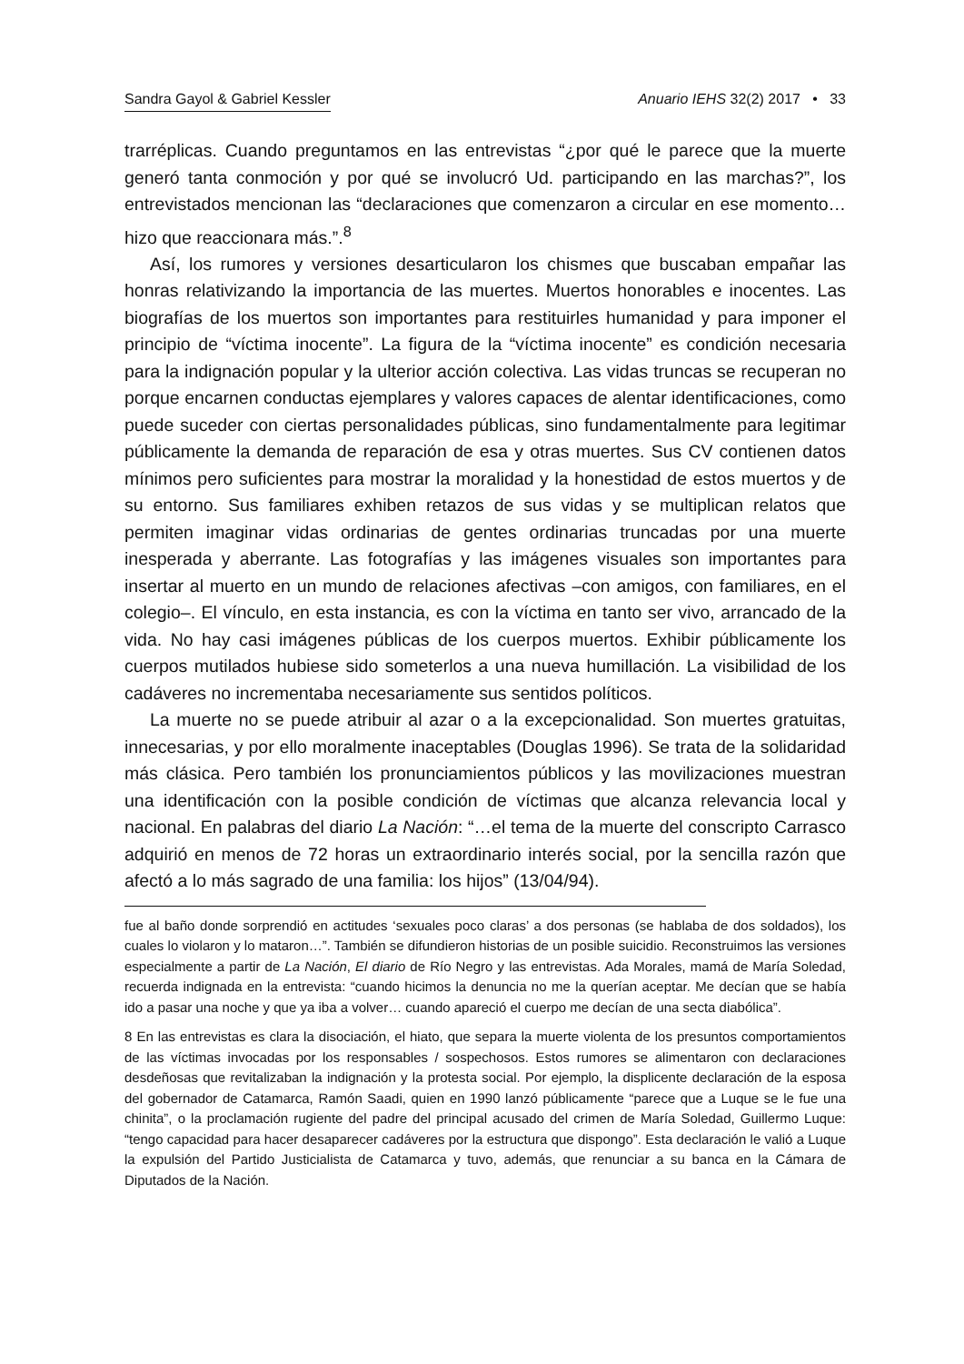Sandra Gayol & Gabriel Kessler Anuario IEHS 32(2) 2017 • 33
trarréplicas. Cuando preguntamos en las entrevistas “¿por qué le parece que la muerte generó tanta conmoción y por qué se involucró Ud. participando en las marchas?”, los entrevistados mencionan las “declaraciones que comenzaron a circular en ese momento… hizo que reaccionara más.”.<sup>8</sup>
Así, los rumores y versiones desarticularon los chismes que buscaban empañar las honras relativizando la importancia de las muertes. Muertos honorables e inocentes. Las biografías de los muertos son importantes para restituirles humanidad y para imponer el principio de “víctima inocente”. La figura de la “víctima inocente” es condición necesaria para la indignación popular y la ulterior acción colectiva. Las vidas truncas se recuperan no porque encarnen conductas ejemplares y valores capaces de alentar identificaciones, como puede suceder con ciertas personalidades públicas, sino fundamentalmente para legitimar públicamente la demanda de reparación de esa y otras muertes. Sus CV contienen datos mínimos pero suficientes para mostrar la moralidad y la honestidad de estos muertos y de su entorno. Sus familiares exhiben retazos de sus vidas y se multiplican relatos que permiten imaginar vidas ordinarias de gentes ordinarias truncadas por una muerte inesperada y aberrante. Las fotografías y las imágenes visuales son importantes para insertar al muerto en un mundo de relaciones afectivas –con amigos, con familiares, en el colegio–. El vínculo, en esta instancia, es con la víctima en tanto ser vivo, arrancado de la vida. No hay casi imágenes públicas de los cuerpos muertos. Exhibir públicamente los cuerpos mutilados hubiese sido someterlos a una nueva humillación. La visibilidad de los cadáveres no incrementaba necesariamente sus sentidos políticos.
La muerte no se puede atribuir al azar o a la excepcionalidad. Son muertes gratuitas, innecesarias, y por ello moralmente inaceptables (Douglas 1996). Se trata de la solidaridad más clásica. Pero también los pronunciamientos públicos y las movilizaciones muestran una identificación con la posible condición de víctimas que alcanza relevancia local y nacional. En palabras del diario La Nación: “…el tema de la muerte del conscripto Carrasco adquirió en menos de 72 horas un extraordinario interés social, por la sencilla razón que afectó a lo más sagrado de una familia: los hijos” (13/04/94).
fue al baño donde sorprendió en actitudes ‘sexuales poco claras’ a dos personas (se hablaba de dos soldados), los cuales lo violaron y lo mataron…”. También se difundieron historias de un posible suicidio. Reconstruimos las versiones especialmente a partir de La Nación, El diario de Río Negro y las entrevistas. Ada Morales, mamá de María Soledad, recuerda indignada en la entrevista: “cuando hicimos la denuncia no me la querían aceptar. Me decían que se había ido a pasar una noche y que ya iba a volver… cuando apareció el cuerpo me decían de una secta diabólica”.
8 En las entrevistas es clara la disociación, el hiato, que separa la muerte violenta de los presuntos comportamientos de las víctimas invocadas por los responsables / sospechosos. Estos rumores se alimentaron con declaraciones desdeñosas que revitalizaban la indignación y la protesta social. Por ejemplo, la displicente declaración de la esposa del gobernador de Catamarca, Ramón Saadi, quien en 1990 lanzó públicamente “parece que a Luque se le fue una chinita”, o la proclamación rugiente del padre del principal acusado del crimen de María Soledad, Guillermo Luque: “tengo capacidad para hacer desaparecer cadáveres por la estructura que dispongo”. Esta declaración le valió a Luque la expulsión del Partido Justicialista de Catamarca y tuvo, además, que renunciar a su banca en la Cámara de Diputados de la Nación.